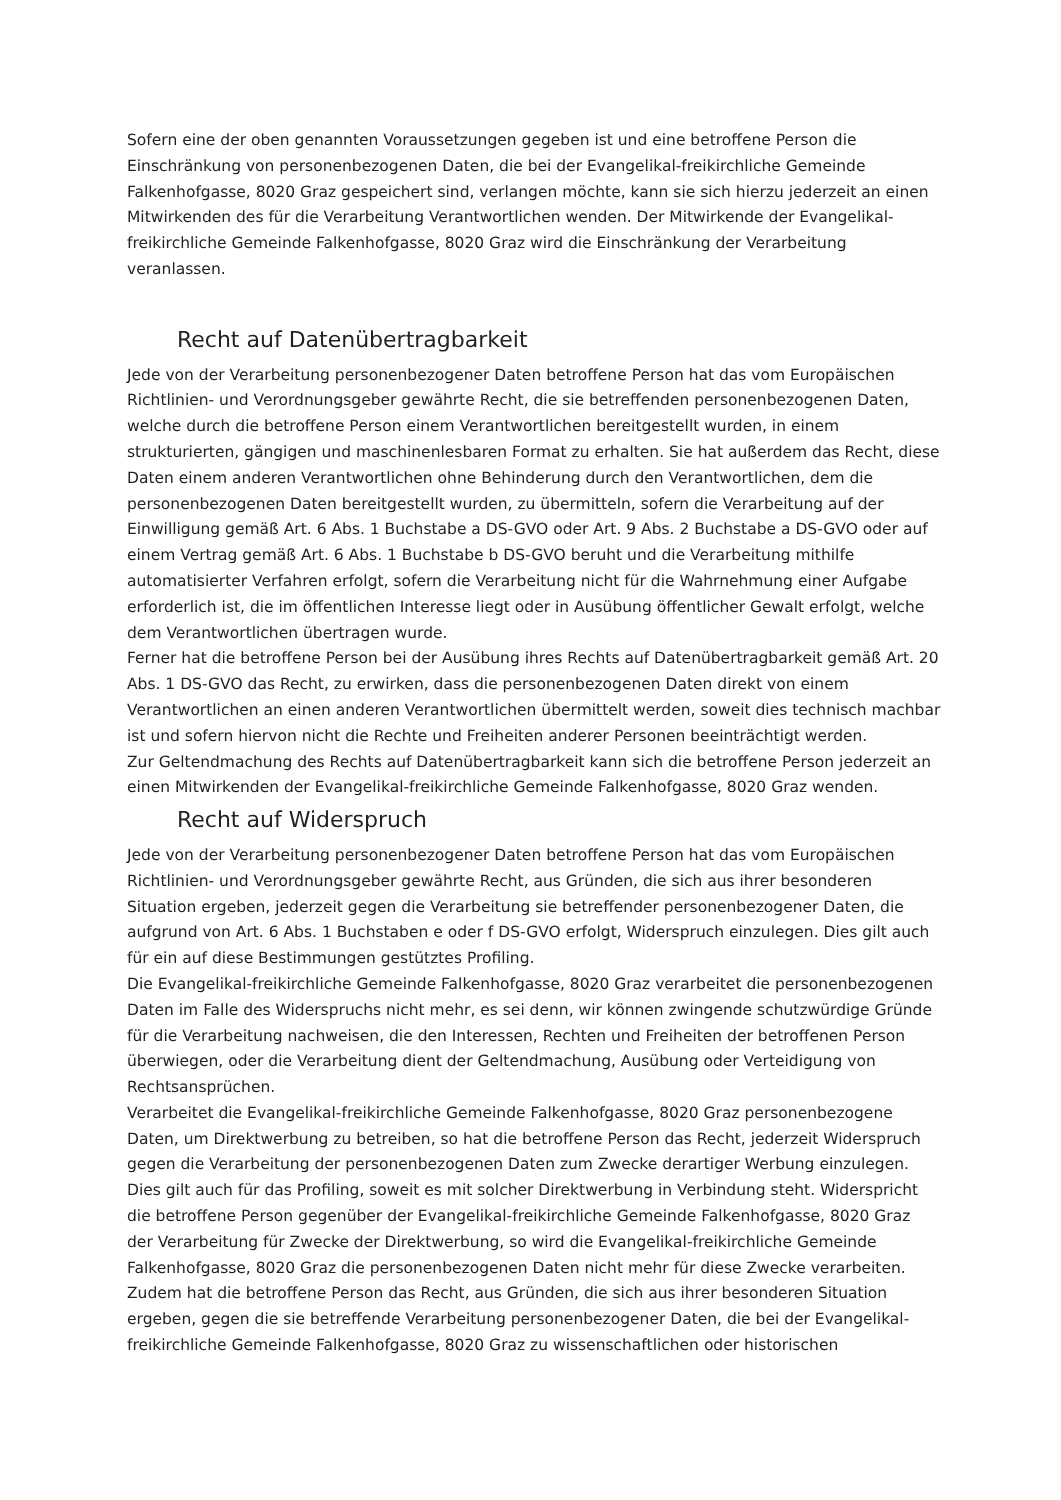Sofern eine der oben genannten Voraussetzungen gegeben ist und eine betroffene Person die Einschränkung von personenbezogenen Daten, die bei der Evangelikal-freikirchliche Gemeinde Falkenhofgasse, 8020 Graz gespeichert sind, verlangen möchte, kann sie sich hierzu jederzeit an einen Mitwirkenden des für die Verarbeitung Verantwortlichen wenden. Der Mitwirkende der Evangelikal-freikirchliche Gemeinde Falkenhofgasse, 8020 Graz wird die Einschränkung der Verarbeitung veranlassen.
Recht auf Datenübertragbarkeit
Jede von der Verarbeitung personenbezogener Daten betroffene Person hat das vom Europäischen Richtlinien- und Verordnungsgeber gewährte Recht, die sie betreffenden personenbezogenen Daten, welche durch die betroffene Person einem Verantwortlichen bereitgestellt wurden, in einem strukturierten, gängigen und maschinenlesbaren Format zu erhalten. Sie hat außerdem das Recht, diese Daten einem anderen Verantwortlichen ohne Behinderung durch den Verantwortlichen, dem die personenbezogenen Daten bereitgestellt wurden, zu übermitteln, sofern die Verarbeitung auf der Einwilligung gemäß Art. 6 Abs. 1 Buchstabe a DS-GVO oder Art. 9 Abs. 2 Buchstabe a DS-GVO oder auf einem Vertrag gemäß Art. 6 Abs. 1 Buchstabe b DS-GVO beruht und die Verarbeitung mithilfe automatisierter Verfahren erfolgt, sofern die Verarbeitung nicht für die Wahrnehmung einer Aufgabe erforderlich ist, die im öffentlichen Interesse liegt oder in Ausübung öffentlicher Gewalt erfolgt, welche dem Verantwortlichen übertragen wurde.
Ferner hat die betroffene Person bei der Ausübung ihres Rechts auf Datenübertragbarkeit gemäß Art. 20 Abs. 1 DS-GVO das Recht, zu erwirken, dass die personenbezogenen Daten direkt von einem Verantwortlichen an einen anderen Verantwortlichen übermittelt werden, soweit dies technisch machbar ist und sofern hiervon nicht die Rechte und Freiheiten anderer Personen beeinträchtigt werden.
Zur Geltendmachung des Rechts auf Datenübertragbarkeit kann sich die betroffene Person jederzeit an einen Mitwirkenden der Evangelikal-freikirchliche Gemeinde Falkenhofgasse, 8020 Graz wenden.
Recht auf Widerspruch
Jede von der Verarbeitung personenbezogener Daten betroffene Person hat das vom Europäischen Richtlinien- und Verordnungsgeber gewährte Recht, aus Gründen, die sich aus ihrer besonderen Situation ergeben, jederzeit gegen die Verarbeitung sie betreffender personenbezogener Daten, die aufgrund von Art. 6 Abs. 1 Buchstaben e oder f DS-GVO erfolgt, Widerspruch einzulegen. Dies gilt auch für ein auf diese Bestimmungen gestütztes Profiling.
Die Evangelikal-freikirchliche Gemeinde Falkenhofgasse, 8020 Graz verarbeitet die personenbezogenen Daten im Falle des Widerspruchs nicht mehr, es sei denn, wir können zwingende schutzwürdige Gründe für die Verarbeitung nachweisen, die den Interessen, Rechten und Freiheiten der betroffenen Person überwiegen, oder die Verarbeitung dient der Geltendmachung, Ausübung oder Verteidigung von Rechtsansprüchen.
Verarbeitet die Evangelikal-freikirchliche Gemeinde Falkenhofgasse, 8020 Graz personenbezogene Daten, um Direktwerbung zu betreiben, so hat die betroffene Person das Recht, jederzeit Widerspruch gegen die Verarbeitung der personenbezogenen Daten zum Zwecke derartiger Werbung einzulegen. Dies gilt auch für das Profiling, soweit es mit solcher Direktwerbung in Verbindung steht. Widerspricht die betroffene Person gegenüber der Evangelikal-freikirchliche Gemeinde Falkenhofgasse, 8020 Graz der Verarbeitung für Zwecke der Direktwerbung, so wird die Evangelikal-freikirchliche Gemeinde Falkenhofgasse, 8020 Graz die personenbezogenen Daten nicht mehr für diese Zwecke verarbeiten.
Zudem hat die betroffene Person das Recht, aus Gründen, die sich aus ihrer besonderen Situation ergeben, gegen die sie betreffende Verarbeitung personenbezogener Daten, die bei der Evangelikal-freikirchliche Gemeinde Falkenhofgasse, 8020 Graz zu wissenschaftlichen oder historischen